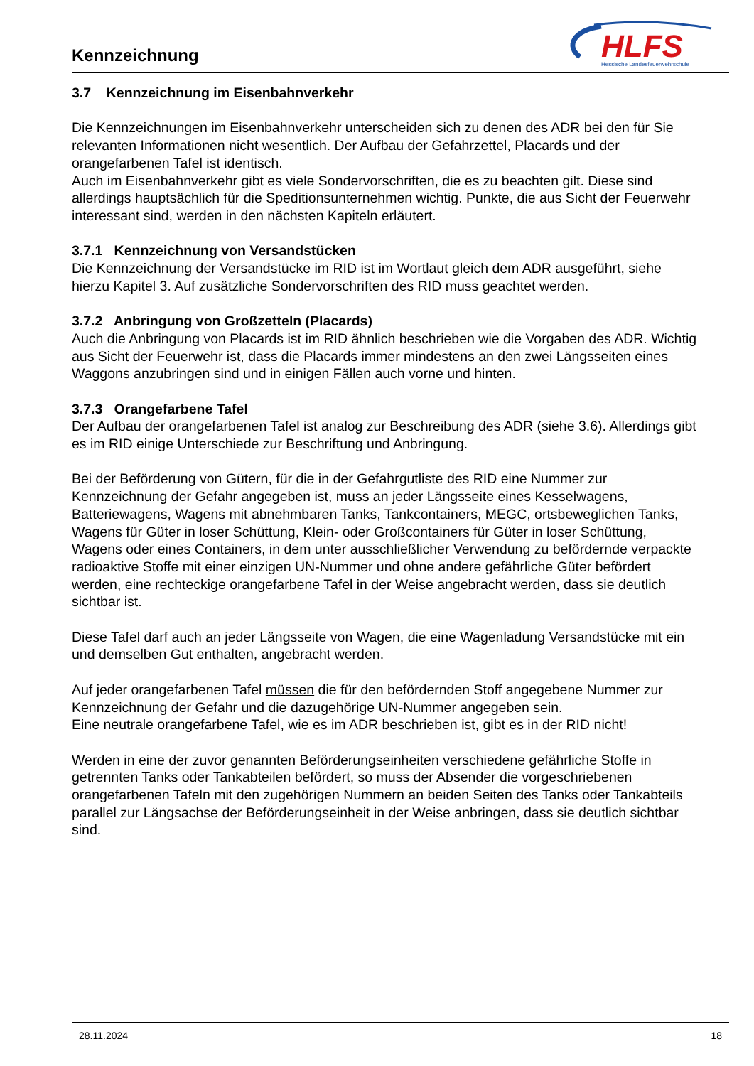Kennzeichnung
HLFS
Hessische Landesfeuerwehrschule
3.7 Kennzeichnung im Eisenbahnverkehr
Die Kennzeichnungen im Eisenbahnverkehr unterscheiden sich zu denen des ADR bei den für Sie relevanten Informationen nicht wesentlich. Der Aufbau der Gefahrzettel, Placards und der orangefarbenen Tafel ist identisch.
Auch im Eisenbahnverkehr gibt es viele Sondervorschriften, die es zu beachten gilt. Diese sind allerdings hauptsächlich für die Speditionsunternehmen wichtig. Punkte, die aus Sicht der Feuerwehr interessant sind, werden in den nächsten Kapiteln erläutert.
3.7.1 Kennzeichnung von Versandstücken
Die Kennzeichnung der Versandstücke im RID ist im Wortlaut gleich dem ADR ausgeführt, siehe hierzu Kapitel 3. Auf zusätzliche Sondervorschriften des RID muss geachtet werden.
3.7.2 Anbringung von Großzetteln (Placards)
Auch die Anbringung von Placards ist im RID ähnlich beschrieben wie die Vorgaben des ADR. Wichtig aus Sicht der Feuerwehr ist, dass die Placards immer mindestens an den zwei Längsseiten eines Waggons anzubringen sind und in einigen Fällen auch vorne und hinten.
3.7.3 Orangefarbene Tafel
Der Aufbau der orangefarbenen Tafel ist analog zur Beschreibung des ADR (siehe 3.6). Allerdings gibt es im RID einige Unterschiede zur Beschriftung und Anbringung.
Bei der Beförderung von Gütern, für die in der Gefahrgutliste des RID eine Nummer zur Kennzeichnung der Gefahr angegeben ist, muss an jeder Längsseite eines Kesselwagens, Batteriewagens, Wagens mit abnehmbaren Tanks, Tankcontainers, MEGC, ortsbeweglichen Tanks, Wagens für Güter in loser Schüttung, Klein- oder Großcontainers für Güter in loser Schüttung, Wagens oder eines Containers, in dem unter ausschließlicher Verwendung zu befördernde verpackte radioaktive Stoffe mit einer einzigen UN-Nummer und ohne andere gefährliche Güter befördert werden, eine rechteckige orangefarbene Tafel in der Weise angebracht werden, dass sie deutlich sichtbar ist.
Diese Tafel darf auch an jeder Längsseite von Wagen, die eine Wagenladung Versandstücke mit ein und demselben Gut enthalten, angebracht werden.
Auf jeder orangefarbenen Tafel müssen die für den befördernden Stoff angegebene Nummer zur Kennzeichnung der Gefahr und die dazugehörige UN-Nummer angegeben sein.
Eine neutrale orangefarbene Tafel, wie es im ADR beschrieben ist, gibt es in der RID nicht!
Werden in eine der zuvor genannten Beförderungseinheiten verschiedene gefährliche Stoffe in getrennten Tanks oder Tankabteilen befördert, so muss der Absender die vorgeschriebenen orangefarbenen Tafeln mit den zugehörigen Nummern an beiden Seiten des Tanks oder Tankabteils parallel zur Längsachse der Beförderungseinheit in der Weise anbringen, dass sie deutlich sichtbar sind.
28.11.2024 18